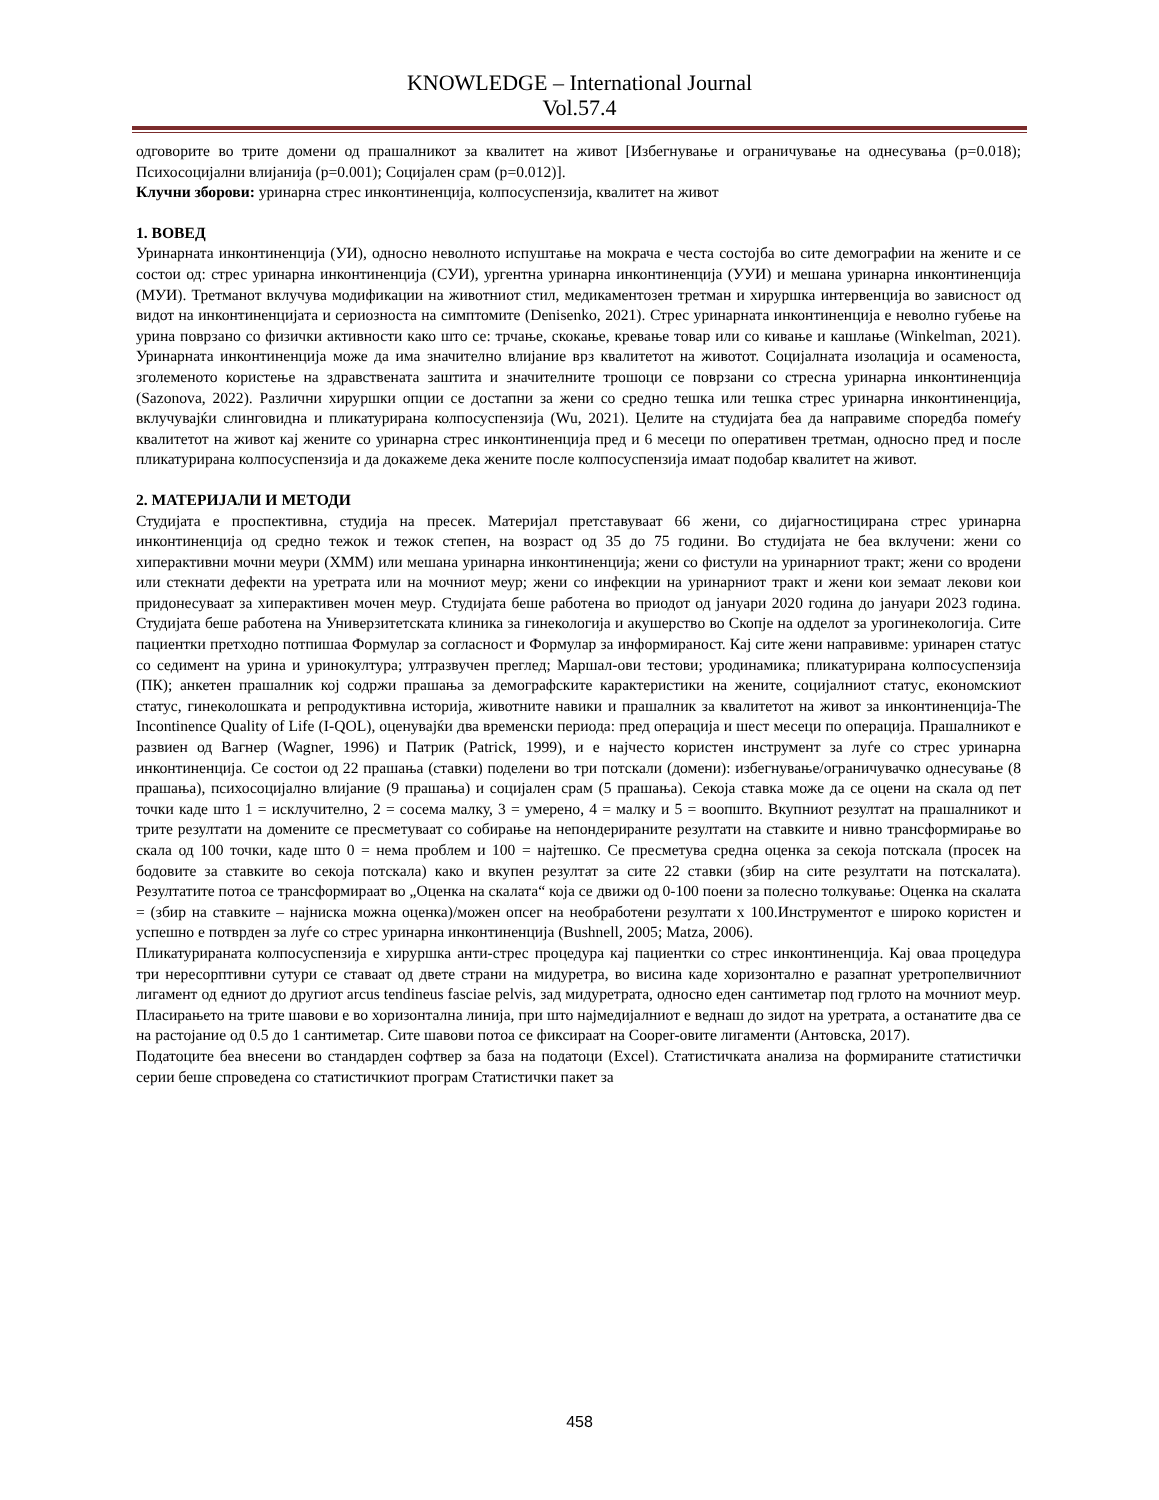KNOWLEDGE – International Journal
Vol.57.4
одговорите во трите домени од прашалникот за квалитет на живот [Избегнување и ограничување на однесувања (p=0.018); Психосоцијални влијанија (p=0.001); Социјален срам (p=0.012)].
Клучни зборови: уринарна стрес инконтиненција, колпосуспензија, квалитет на живот
1. ВОВЕД
Уринарната инконтиненција (УИ), односно неволното испуштање на мокрача е честа состојба во сите демографии на жените и се состои од: стрес уринарна инконтиненција (СУИ), ургентна уринарна инконтиненција (УУИ) и мешана уринарна инконтиненција (МУИ). Третманот вклучува модификации на животниот стил, медикаментозен третман и хируршка интервенција во зависност од видот на инконтиненцијата и сериозноста на симптомите (Denisenko, 2021). Стрес уринарната инконтиненција е неволно губење на урина поврзано со физички активности како што се: трчање, скокање, кревање товар или со кивање и кашлање (Winkelman, 2021). Уринарната инконтиненција може да има значително влијание врз квалитетот на животот. Социјалната изолација и осаменоста, зголеменото користење на здравствената заштита и значителните трошоци се поврзани со стресна уринарна инконтиненција (Sazonova, 2022). Различни хируршки опции се достапни за жени со средно тешка или тешка стрес уринарна инконтиненција, вклучувајќи слинговидна и пликатурирана колпосуспензија (Wu, 2021). Целите на студијата беа да направиме споредба помеѓу квалитетот на живот кај жените со уринарна стрес инконтиненција пред и 6 месеци по оперативен третман, односно пред и после пликатурирана колпосуспензија и да докажеме дека жените после колпосуспензија имаат подобар квалитет на живот.
2. МАТЕРИЈАЛИ И МЕТОДИ
Студијата е проспективна, студија на пресек. Материјал претставуваат 66 жени, со дијагностицирана стрес уринарна инконтиненција од средно тежок и тежок степен, на возраст од 35 до 75 години. Во студијата не беа вклучени: жени со хиперактивни мочни меури (ХММ) или мешана уринарна инконтиненција; жени со фистули на уринарниот тракт; жени со вродени или стекнати дефекти на уретрата или на мочниот меур; жени со инфекции на уринарниот тракт и жени кои земаат лекови кои придонесуваат за хиперактивен мочен меур. Студијата беше работена во приодот од јануари 2020 година до јануари 2023 година. Студијата беше работена на Универзитетската клиника за гинекологија и акушерство во Скопје на одделот за урогинекологија. Сите пациентки претходно потпишаа Формулар за согласност и Формулар за информираност. Кај сите жени направивме: уринарен статус со седимент на урина и уринокултура; ултразвучен преглед; Маршал-ови тестови; уродинамика; пликатурирана колпосуспензија (ПК); анкетен прашалник кој содржи прашања за демографските карактеристики на жените, социјалниот статус, економскиот статус, гинеколошката и репродуктивна историја, животните навики и прашалник за квалитетот на живот за инконтиненција-The Incontinence Quality of Life (I-QOL), оценувајќи два временски периода: пред операција и шест месеци по операција. Прашалникот е развиен од Вагнер (Wagner, 1996) и Патрик (Patrick, 1999), и е најчесто користен инструмент за луѓе со стрес уринарна инконтиненција. Се состои од 22 прашања (ставки) поделени во три потскали (домени): избегнување/ограничувачко однесување (8 прашања), психосоцијално влијание (9 прашања) и социјален срам (5 прашања). Секоја ставка може да се оцени на скала од пет точки каде што 1 = исклучително, 2 = сосема малку, 3 = умерено, 4 = малку и 5 = воопшто. Вкупниот резултат на прашалникот и трите резултати на домените се пресметуваат со собирање на непондерираните резултати на ставките и нивно трансформирање во скала од 100 точки, каде што 0 = нема проблем и 100 = најтешко. Се пресметува средна оценка за секоја потскала (просек на бодовите за ставките во секоја потскала) како и вкупен резултат за сите 22 ставки (збир на сите резултати на потскалата). Резултатите потоа се трансформираат во „Оценка на скалата“ која се движи од 0-100 поени за полесно толкување: Оценка на скалата = (збир на ставките – најниска можна оценка)/можен опсег на необработени резултати x 100.Инструментот е широко користен и успешно е потврден за луѓе со стрес уринарна инконтиненција (Bushnell, 2005; Matza, 2006).
Пликатурираната колпосуспензија е хируршка анти-стрес процедура кај пациентки со стрес инконтиненција. Кај оваа процедура три нересорптивни сутури се ставаат од двете страни на мидуретра, во висина каде хоризонтално е разапнат уретропелвичниот лигамент од едниот до другиот arcus tendineus fasciae pelvis, зад мидуретрата, односно еден сантиметар под грлото на мочниот меур. Пласирањето на трите шавови е во хоризонтална линија, при што најмедијалниот е веднаш до зидот на уретрата, а останатите два се на растојание од 0.5 до 1 сантиметар. Сите шавови потоа се фиксираат на Cooper-овите лигаменти (Антовска, 2017).
Податоците беа внесени во стандарден софтвер за база на податоци (Excel). Статистичката анализа на формираните статистички серии беше спроведена со статистичкиот програм Статистички пакет за
458